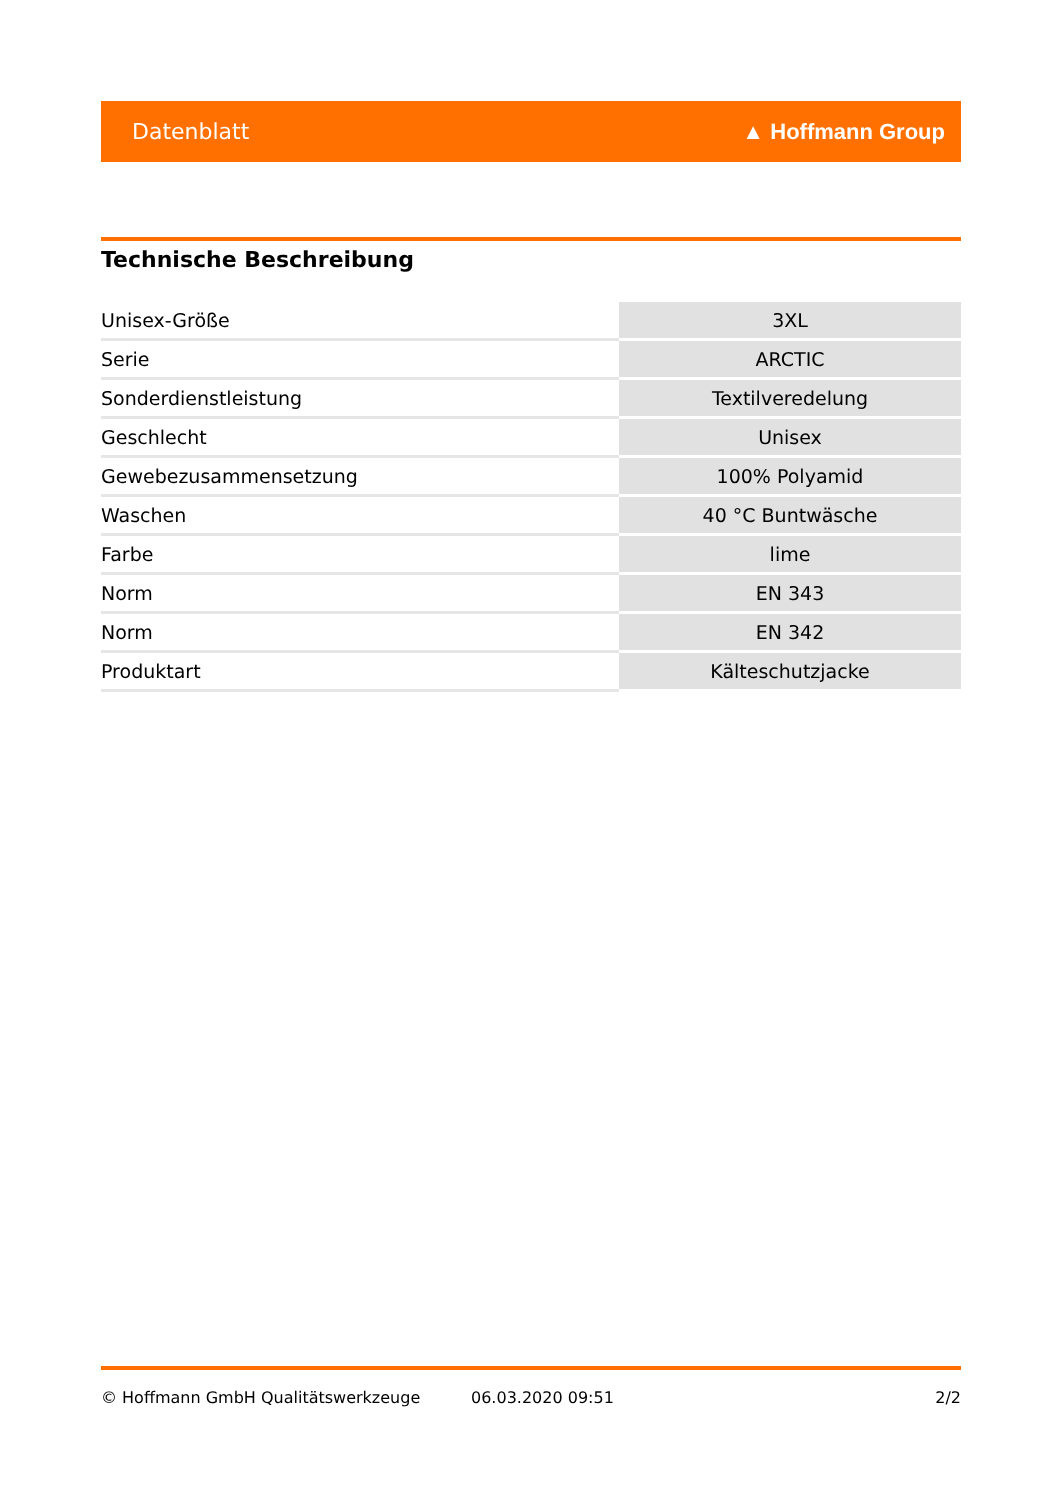Datenblatt ▲ Hoffmann Group
Technische Beschreibung
| Unisex-Größe | 3XL |
| Serie | ARCTIC |
| Sonderdienstleistung | Textilveredelung |
| Geschlecht | Unisex |
| Gewebezusammensetzung | 100% Polyamid |
| Waschen | 40 °C Buntwäsche |
| Farbe | lime |
| Norm | EN 343 |
| Norm | EN 342 |
| Produktart | Kälteschutzjacke |
© Hoffmann GmbH Qualitätswerkzeuge 06.03.2020 09:51 2/2